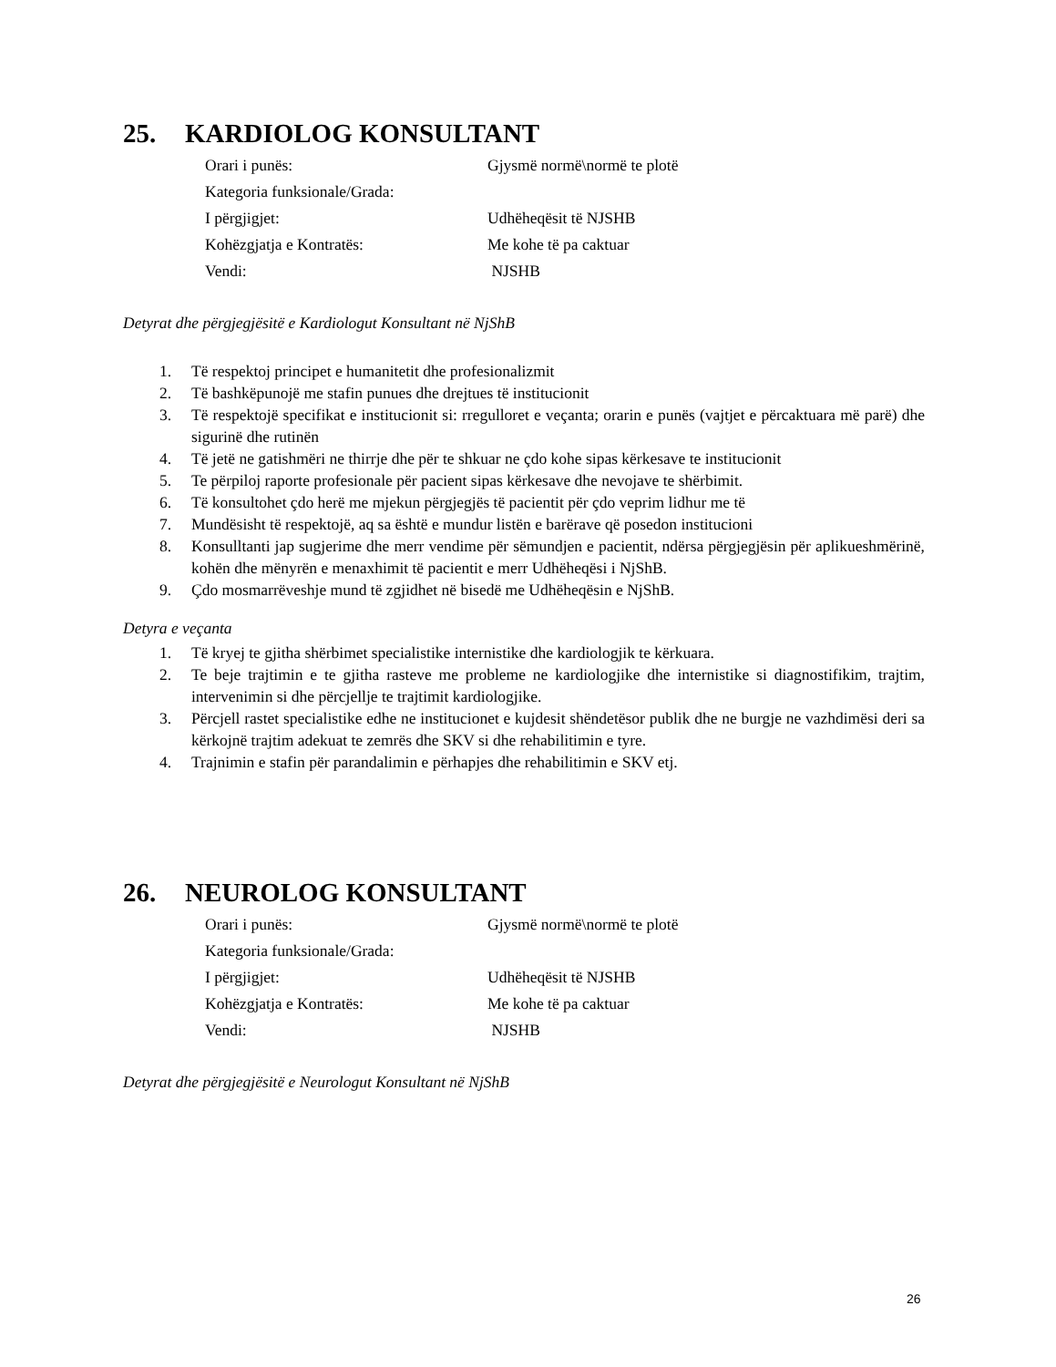25. KARDIOLOG KONSULTANT
| Orari i punës: | Gjysmë normë\normë te plotë |
| Kategoria funksionale/Grada: | |
| I përgjigjet: | Udhëheqësit të NJSHB |
| Kohëzgjatja e Kontratës: | Me kohe të pa caktuar |
| Vendi: | NJSHB |
Detyrat dhe përgjegjësitë e Kardiologut Konsultant në NjShB
1. Të respektoj principet e humanitetit dhe profesionalizmit
2. Të bashkëpunojë me stafin punues dhe drejtues të institucionit
3. Të respektojë specifikat e institucionit si: rregulloret e veçanta; orarin e punës (vajtjet e përcaktuara më parë) dhe sigurinë dhe rutinën
4. Të jetë ne gatishmëri ne thirrje dhe për te shkuar ne çdo kohe sipas kërkesave te institucionit
5. Te përpiloj raporte profesionale për pacient sipas kërkesave dhe nevojave te shërbimit.
6. Të konsultohet çdo herë me mjekun përgjegjës të pacientit për çdo veprim lidhur me të
7. Mundësisht të respektojë, aq sa është e mundur listën e barërave që posedon institucioni
8. Konsulltanti jap sugjerime dhe merr vendime për sëmundjen e pacientit, ndërsa përgjegjësin për aplikueshmërinë, kohën dhe mënyrën e menaxhimit të pacientit e merr Udhëheqësi i NjShB.
9. Çdo mosmarrëveshje mund të zgjidhet në bisedë me Udhëheqësin e NjShB.
Detyra e veçanta
1. Të kryej te gjitha shërbimet specialistike internistike dhe kardiologjik te kërkuara.
2. Te beje trajtimin e te gjitha rasteve me probleme ne kardiologjike dhe internistike si diagnostifikim, trajtim, intervenimin si dhe përcjellje te trajtimit kardiologjike.
3. Përcjell rastet specialistike edhe ne institucionet e kujdesit shëndetësor publik dhe ne burgje ne vazhdimësi deri sa kërkojnë trajtim adekuat te zemrës dhe SKV si dhe rehabilitimin e tyre.
4. Trajnimin e stafin për parandalimin e përhapjes dhe rehabilitimin e SKV etj.
26. NEUROLOG KONSULTANT
| Orari i punës: | Gjysmë normë\normë te plotë |
| Kategoria funksionale/Grada: | |
| I përgjigjet: | Udhëheqësit të NJSHB |
| Kohëzgjatja e Kontratës: | Me kohe të pa caktuar |
| Vendi: | NJSHB |
Detyrat dhe përgjegjësitë e Neurologut Konsultant në NjShB
26